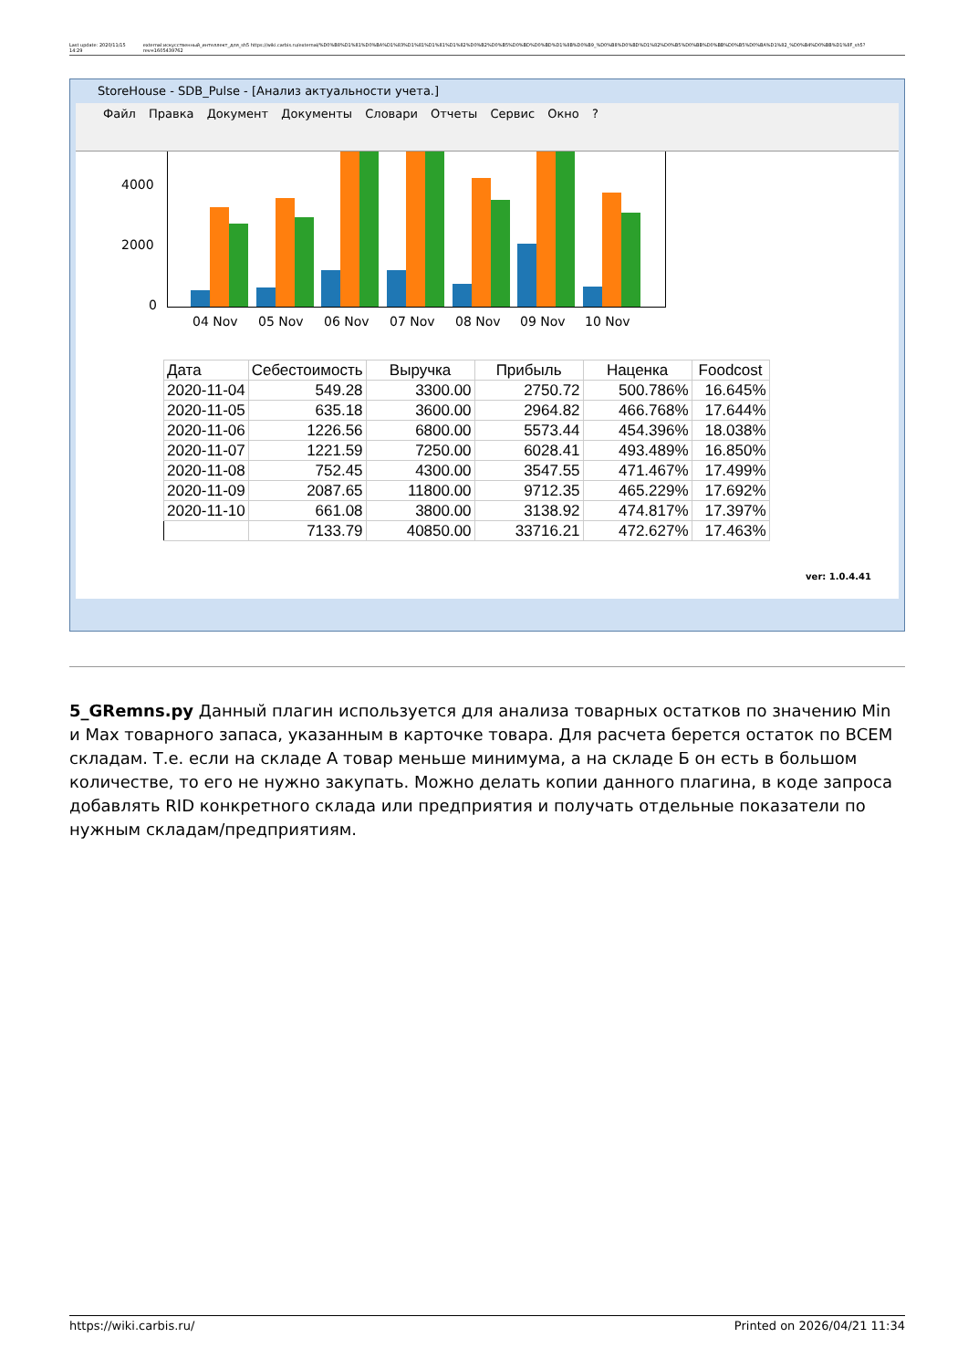Last update: 2020/11/15 14:29 external:искусственный_интеллект_для_sh5 https://wiki.carbis.ru/external/%D0%B8%D1%81%D0%BA%D1%83%D1%81%D1%81%D1%82%D0%B2%D0%B5%D0%BD%D0%BD%D1%8B%D0%B9_%D0%B8%D0%BD%D1%82%D0%B5%D0%BB%D0%BB%D0%B5%D0%BA%D1%82_%D0%B4%D0%BB%D1%8F_sh5?rev=1605439762
StoreHouse - SDB_Pulse - [Анализ актуальности учета.]
Файл Правка Документ Документы Словари Отчеты Сервис Окно ?
4000
2000
0
04 Nov 05 Nov 06 Nov 07 Nov 08 Nov 09 Nov 10 Nov
| Дата | Себестоимость | Выручка | Прибыль | Наценка | Foodcost |
| --- | --- | --- | --- | --- | --- |
| 2020-11-04 | 549.28 | 3300.00 | 2750.72 | 500.786% | 16.645% |
| 2020-11-05 | 635.18 | 3600.00 | 2964.82 | 466.768% | 17.644% |
| 2020-11-06 | 1226.56 | 6800.00 | 5573.44 | 454.396% | 18.038% |
| 2020-11-07 | 1221.59 | 7250.00 | 6028.41 | 493.489% | 16.850% |
| 2020-11-08 | 752.45 | 4300.00 | 3547.55 | 471.467% | 17.499% |
| 2020-11-09 | 2087.65 | 11800.00 | 9712.35 | 465.229% | 17.692% |
| 2020-11-10 | 661.08 | 3800.00 | 3138.92 | 474.817% | 17.397% |
| | 7133.79 | 40850.00 | 33716.21 | 472.627% | 17.463% |
ver: 1.0.4.41
5_GRemns.py Данный плагин используется для анализа товарных остатков по значению Min и Max товарного запаса, указанным в карточке товара. Для расчета берется остаток по ВСЕМ складам. Т.е. если на складе А товар меньше минимума, а на складе Б он есть в большом количестве, то его не нужно закупать. Можно делать копии данного плагина, в коде запроса добавлять RID конкретного склада или предприятия и получать отдельные показатели по нужным складам/предприятиям.
https://wiki.carbis.ru/ Printed on 2026/04/21 11:34